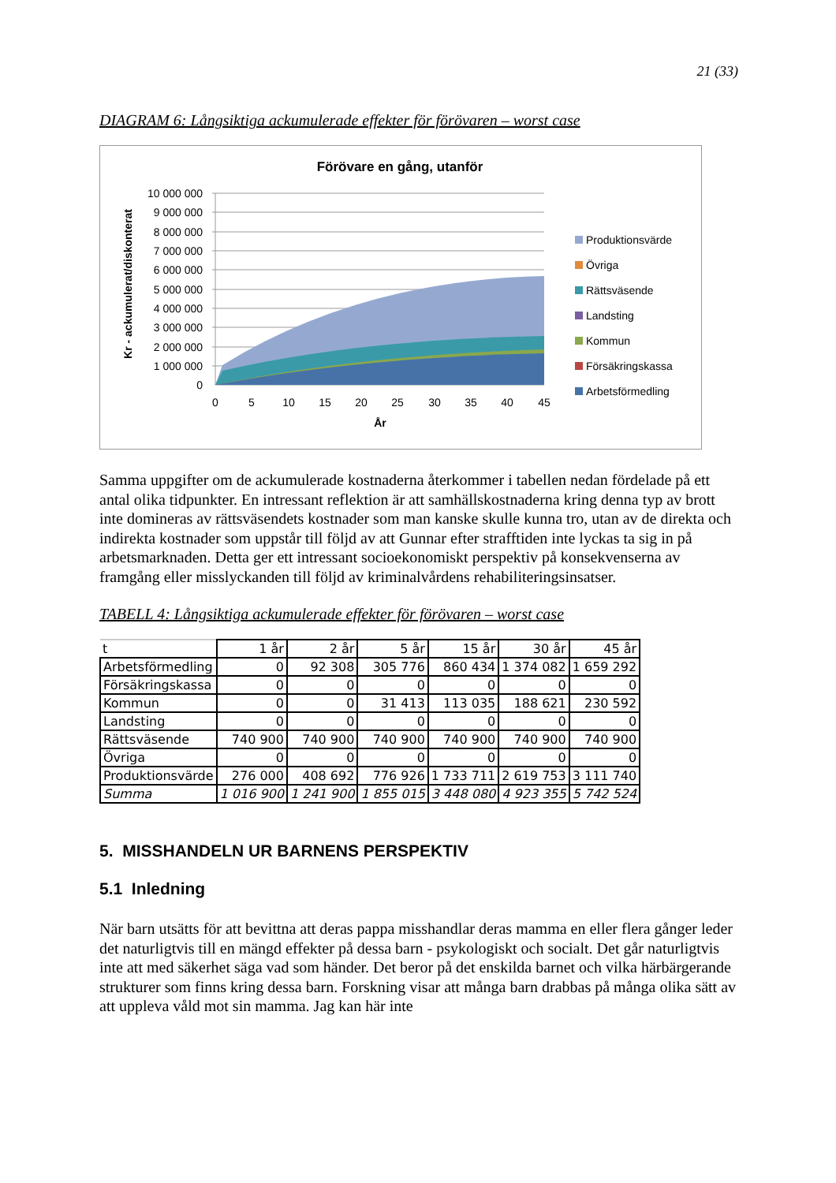21 (33)
DIAGRAM 6: Långsiktiga ackumulerade effekter för förövaren – worst case
Förövare en gång, utanför
10 000 000
9 000 000
8 000 000
7 000 000
6 000 000
5 000 000
4 000 000
3 000 000
2 000 000
1 000 000
0
0
5
10
15
20
25
30
35
40
45
År
Kr - ackumulerat/diskonterat
Produktionsvärde
Övriga
Rättsväsende
Landsting
Kommun
Försäkringskassa
Arbetsförmedling
Samma uppgifter om de ackumulerade kostnaderna återkommer i tabellen nedan fördelade på ett antal olika tidpunkter. En intressant reflektion är att samhällskostnaderna kring denna typ av brott inte domineras av rättsväsendets kostnader som man kanske skulle kunna tro, utan av de direkta och indirekta kostnader som uppstår till följd av att Gunnar efter strafftiden inte lyckas ta sig in på arbetsmarknaden. Detta ger ett intressant socioekonomiskt perspektiv på konsekvenserna av framgång eller misslyckanden till följd av kriminalvårdens rehabiliteringsinsatser.
TABELL 4: Långsiktiga ackumulerade effekter för förövaren – worst case
| t | 1 år | 2 år | 5 år | 15 år | 30 år | 45 år |
| --- | --- | --- | --- | --- | --- | --- |
| Arbetsförmedling | 0 | 92 308 | 305 776 | 860 434 | 1 374 082 | 1 659 292 |
| Försäkringskassa | 0 | 0 | 0 | 0 | 0 | 0 |
| Kommun | 0 | 0 | 31 413 | 113 035 | 188 621 | 230 592 |
| Landsting | 0 | 0 | 0 | 0 | 0 | 0 |
| Rättsväsende | 740 900 | 740 900 | 740 900 | 740 900 | 740 900 | 740 900 |
| Övriga | 0 | 0 | 0 | 0 | 0 | 0 |
| Produktionsvärde | 276 000 | 408 692 | 776 926 | 1 733 711 | 2 619 753 | 3 111 740 |
| Summa | 1 016 900 | 1 241 900 | 1 855 015 | 3 448 080 | 4 923 355 | 5 742 524 |
5. MISSHANDELN UR BARNENS PERSPEKTIV
5.1 Inledning
När barn utsätts för att bevittna att deras pappa misshandlar deras mamma en eller flera gånger leder det naturligtvis till en mängd effekter på dessa barn - psykologiskt och socialt. Det går naturligtvis inte att med säkerhet säga vad som händer. Det beror på det enskilda barnet och vilka härbärgerande strukturer som finns kring dessa barn. Forskning visar att många barn drabbas på många olika sätt av att uppleva våld mot sin mamma. Jag kan här inte